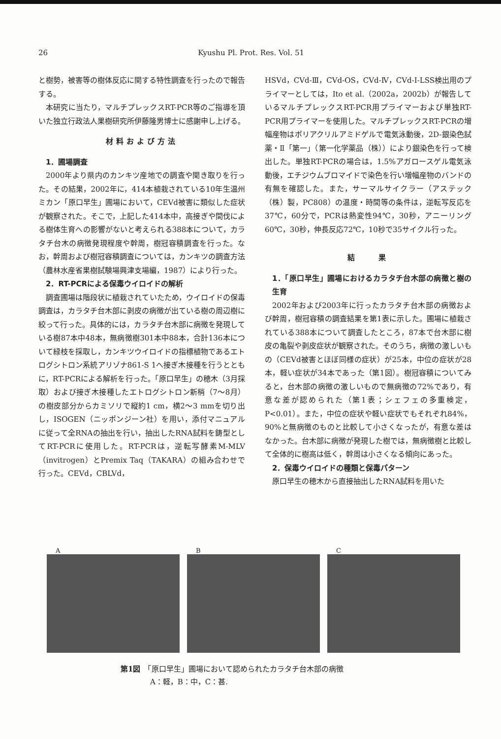26 Kyushu Pl. Prot. Res. Vol. 51
と樹勢，被害等の樹体反応に関する特性調査を行ったので報告する。
本研究に当たり，マルチプレックスRT-PCR等のご指導を頂いた独立行政法人果樹研究所伊藤隆男博士に感謝申し上げる。
材料および方法
1．圃場調査
2000年より県内のカンキツ産地での調査や聞き取りを行った。その結果，2002年に，414本植栽されている10年生温州ミカン「原口早生」圃場において，CEVd被害に類似した症状が観察された。そこで，上記した414本中，高接ぎや間伐による樹体生育への影響がないと考えられる388本について，カラタチ台木の病徴発現程度や幹周，樹冠容積調査を行った。なお，幹周および樹冠容積調査については，カンキツの調査方法（農林水産省果樹試験場興津支場編，1987）により行った。
2．RT-PCRによる保毒ウイロイドの解析
調査圃場は階段状に植栽されていたため，ウイロイドの保毒調査は，カラタチ台木部に剥皮の病徴が出ている樹の周辺樹に絞って行った。具体的には，カラタチ台木部に病徴を発現している樹87本中48本，無病徴樹301本中88本，合計136本について緑枝を採取し，カンキツウイロイドの指標植物であるエトログシトロン系統アリゾナ861-S 1へ接ぎ木接種を行うとともに，RT-PCRによる解析を行った。「原口早生」の穂木（3月採取）および接ぎ木接種したエトログシトロン新梢（7～8月）の樹皮部分からカミソリで縦約1 cm，横2～3 mmを切り出し，ISOGEN（ニッポンジーン社）を用い，添付マニュアルに従って全RNAの抽出を行い，抽出したRNA試料を鋳型としてRT-PCRに使用した。RT-PCRは，逆転写酵素M-MLV（invitrogen）とPremix Taq（TAKARA）の組み合わせで行った。CEVd，CBLVd，
HSVd，CVd-Ⅲ，CVd-OS，CVd-Ⅳ，CVd-Ⅰ-LSS検出用のプライマーとしては，Ito et al.（2002a，2002b）が報告しているマルチプレックスRT-PCR用プライマーおよび単独RT-PCR用プライマーを使用した。マルチプレックスRT-PCRの増幅産物はポリアクリルアミドゲルで電気泳動後，2D-銀染色試薬・Ⅱ「第一」（第一化学薬品（株））により銀染色を行って検出した。単独RT-PCRの場合は，1.5%アガロースゲル電気泳動後，エチジウムブロマイドで染色を行い増幅産物のバンドの有無を確認した。また，サーマルサイクラー（アステック（株）製，PC808）の温度・時間等の条件は，逆転写反応を37℃，60分で，PCRは熱変性94℃，30秒，アニーリング60℃，30秒，伸長反応72℃，10秒で35サイクル行った。
結　　果
1．「原口早生」圃場におけるカラタチ台木部の病徴と樹の生育
2002年および2003年に行ったカラタチ台木部の病徴および幹周，樹冠容積の調査結果を第1表に示した。圃場に植栽されている388本について調査したところ，87本で台木部に樹皮の亀裂や剥皮症状が観察された。そのうち，病徴の激しいもの（CEVd被害とほぼ同様の症状）が25本，中位の症状が28本，軽い症状が34本であった（第1図）。樹冠容積についてみると，台木部の病徴の激しいもので無病徴の72%であり，有意な差が認められた（第1表；シェフェの多重検定，P<0.01）。また，中位の症状や軽い症状でもそれぞれ84%，90%と無病徴のものと比較して小さくなったが，有意な差はなかった。台木部に病徴が発現した樹では，無病徴樹と比較して全体的に樹高は低く，幹周は小さくなる傾向にあった。
2．保毒ウイロイドの種類と保毒パターン
原口早生の穂木から直接抽出したRNA試料を用いた
A B C
第1図　「原口早生」圃場において認められたカラタチ台木部の病徴
　　　　A：軽，B：中，C：甚.